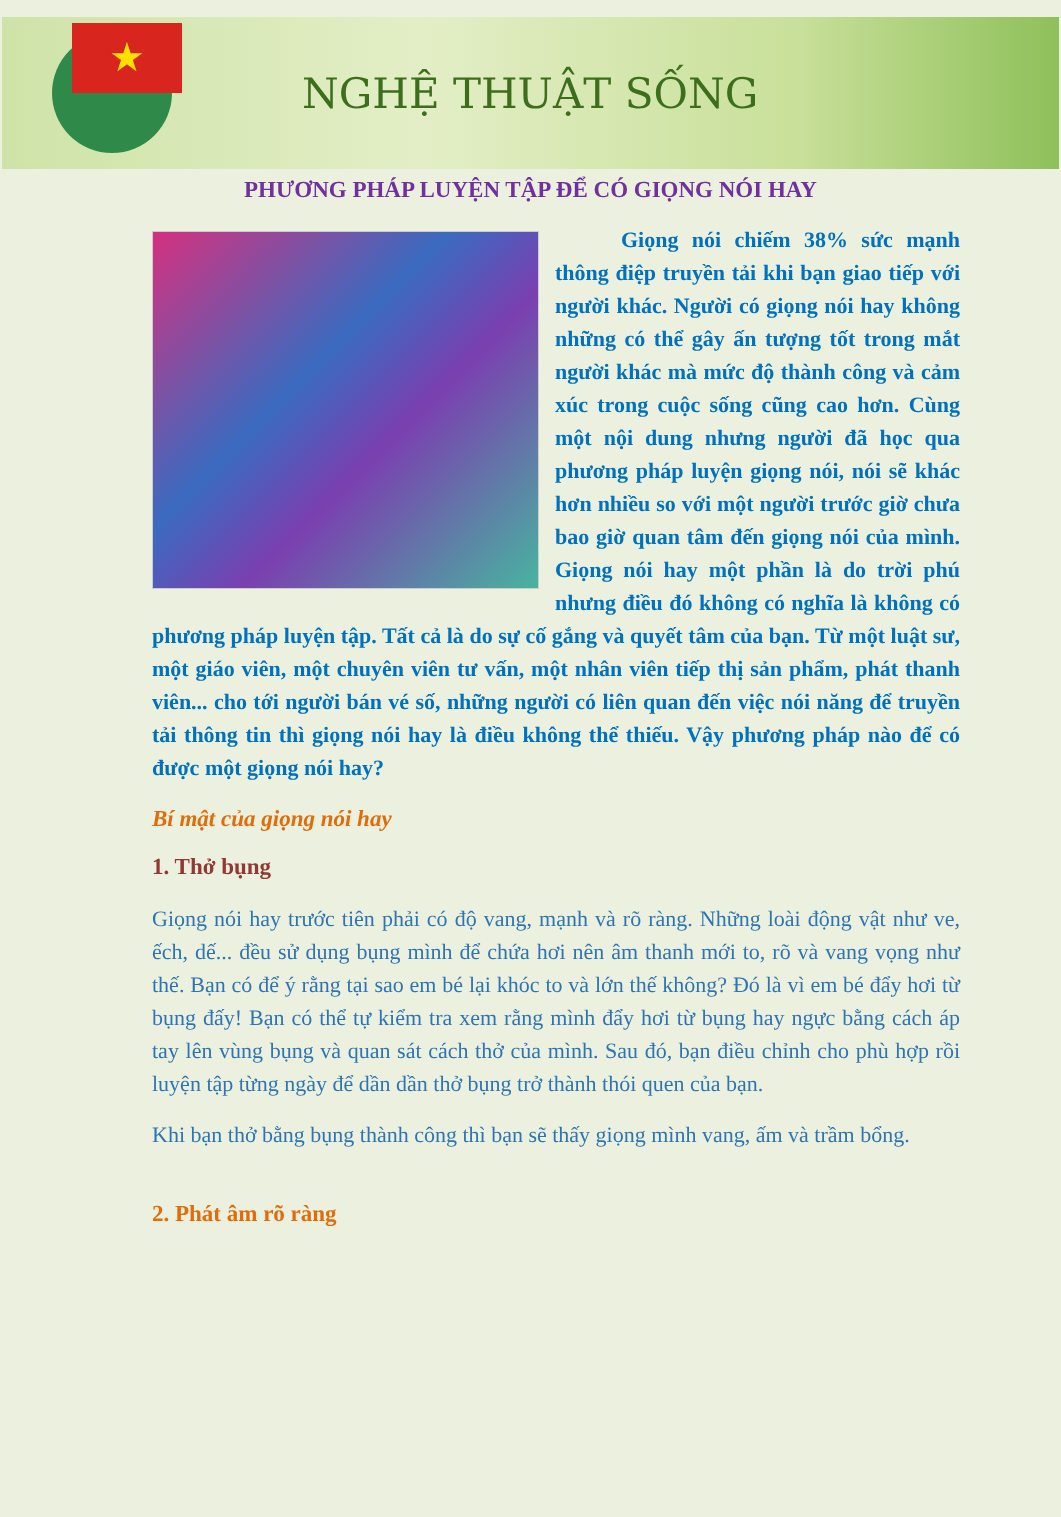★
NGHỆ THUẬT SỐNG
PHƯƠNG PHÁP LUYỆN TẬP ĐỂ CÓ GIỌNG NÓI HAY
   Giọng nói chiếm 38% sức mạnh thông điệp truyền tải khi bạn giao tiếp với người khác. Người có giọng nói hay không những có thể gây ấn tượng tốt trong mắt người khác mà mức độ thành công và cảm xúc trong cuộc sống cũng cao hơn. Cùng một nội dung nhưng người đã học qua phương pháp luyện giọng nói, nói sẽ khác hơn nhiều so với một người trước giờ chưa bao giờ quan tâm đến giọng nói của mình. Giọng nói hay một phần là do trời phú nhưng điều đó không có nghĩa là không có phương pháp luyện tập. Tất cả là do sự cố gắng và quyết tâm của bạn. Từ một luật sư, một giáo viên, một chuyên viên tư vấn, một nhân viên tiếp thị sản phẩm, phát thanh viên... cho tới người bán vé số, những người có liên quan đến việc nói năng để truyền tải thông tin thì giọng nói hay là điều không thể thiếu. Vậy phương pháp nào để có được một giọng nói hay?
Bí mật của giọng nói hay
1. Thở bụng
Giọng nói hay trước tiên phải có độ vang, mạnh và rõ ràng. Những loài động vật như ve, ếch, dế... đều sử dụng bụng mình để chứa hơi nên âm thanh mới to, rõ và vang vọng như thế. Bạn có để ý rằng tại sao em bé lại khóc to và lớn thế không? Đó là vì em bé đẩy hơi từ bụng đấy! Bạn có thể tự kiểm tra xem rằng mình đẩy hơi từ bụng hay ngực bằng cách áp tay lên vùng bụng và quan sát cách thở của mình. Sau đó, bạn điều chỉnh cho phù hợp rồi luyện tập từng ngày để dần dần thở bụng trở thành thói quen của bạn.
Khi bạn thở bằng bụng thành công thì bạn sẽ thấy giọng mình vang, ấm và trầm bổng.
2. Phát âm rõ ràng